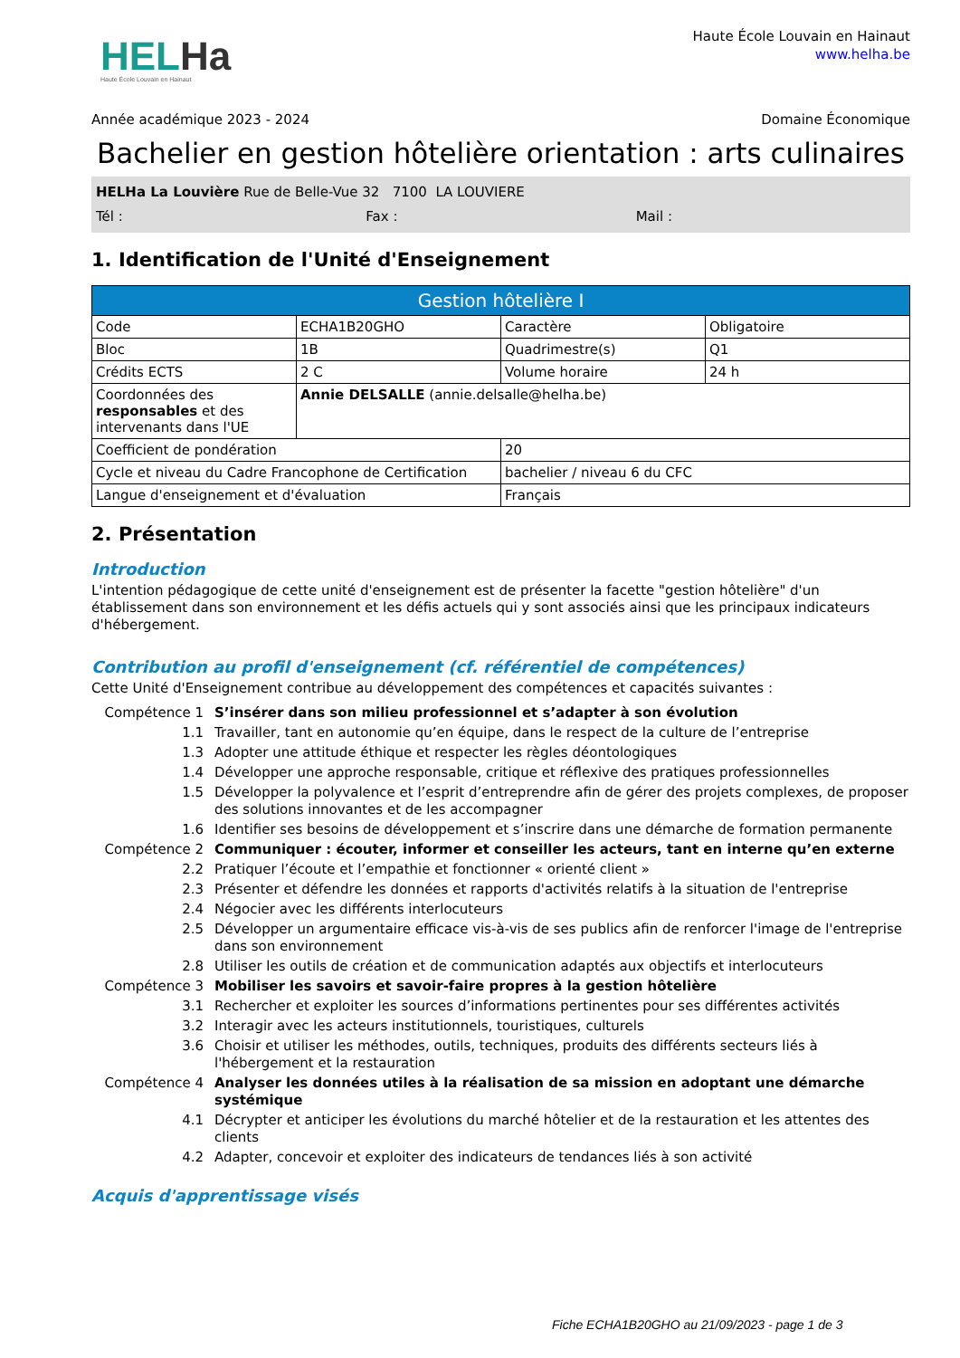HELHa
Haute École Louvain en Hainaut
Haute École Louvain en Hainaut
www.helha.be
Année académique 2023 - 2024 Domaine Économique
Bachelier en gestion hôtelière orientation : arts culinaires
HELHa La Louvière Rue de Belle-Vue 32 7100 LA LOUVIERE
Tél : Fax : Mail :
1. Identification de l'Unité d'Enseignement
| Gestion hôtelière I | | | |
| --- | --- | --- | --- |
| Code | ECHA1B20GHO | Caractère | Obligatoire |
| Bloc | 1B | Quadrimestre(s) | Q1 |
| Crédits ECTS | 2 C | Volume horaire | 24 h |
| Coordonnées des responsables et des intervenants dans l'UE | Annie DELSALLE (annie.delsalle@helha.be) | | |
| Coefficient de pondération | | 20 | |
| Cycle et niveau du Cadre Francophone de Certification | | bachelier / niveau 6 du CFC | |
| Langue d'enseignement et d'évaluation | | Français | |
2. Présentation
Introduction
L'intention pédagogique de cette unité d'enseignement est de présenter la facette "gestion hôtelière" d'un établissement dans son environnement et les défis actuels qui y sont associés ainsi que les principaux indicateurs d'hébergement.
Contribution au profil d'enseignement (cf. référentiel de compétences)
Cette Unité d'Enseignement contribue au développement des compétences et capacités suivantes :
Compétence 1 S’insérer dans son milieu professionnel et s’adapter à son évolution 1.1 Travailler, tant en autonomie qu’en équipe, dans le respect de la culture de l’entreprise 1.3 Adopter une attitude éthique et respecter les règles déontologiques 1.4 Développer une approche responsable, critique et réflexive des pratiques professionnelles 1.5 Développer la polyvalence et l’esprit d’entreprendre afin de gérer des projets complexes, de proposer des solutions innovantes et de les accompagner 1.6 Identifier ses besoins de développement et s’inscrire dans une démarche de formation permanente Compétence 2 Communiquer : écouter, informer et conseiller les acteurs, tant en interne qu’en externe 2.2 Pratiquer l’écoute et l’empathie et fonctionner « orienté client » 2.3 Présenter et défendre les données et rapports d'activités relatifs à la situation de l'entreprise 2.4 Négocier avec les différents interlocuteurs 2.5 Développer un argumentaire efficace vis-à-vis de ses publics afin de renforcer l'image de l'entreprise dans son environnement 2.8 Utiliser les outils de création et de communication adaptés aux objectifs et interlocuteurs Compétence 3 Mobiliser les savoirs et savoir-faire propres à la gestion hôtelière 3.1 Rechercher et exploiter les sources d’informations pertinentes pour ses différentes activités 3.2 Interagir avec les acteurs institutionnels, touristiques, culturels 3.6 Choisir et utiliser les méthodes, outils, techniques, produits des différents secteurs liés à l'hébergement et la restauration Compétence 4 Analyser les données utiles à la réalisation de sa mission en adoptant une démarche systémique 4.1 Décrypter et anticiper les évolutions du marché hôtelier et de la restauration et les attentes des clients 4.2 Adapter, concevoir et exploiter des indicateurs de tendances liés à son activité
Acquis d'apprentissage visés
Fiche ECHA1B20GHO au 21/09/2023 - page 1 de 3